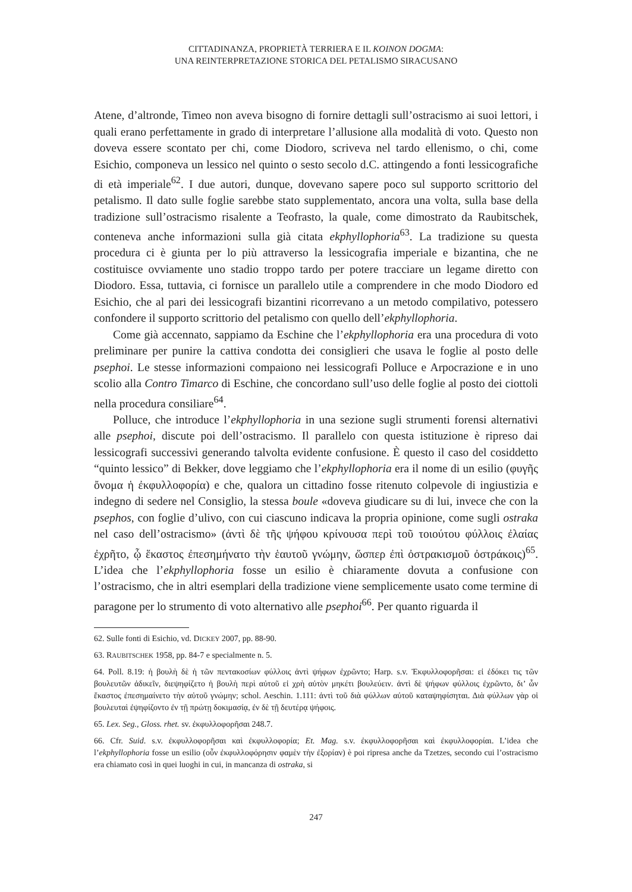CITTADINANZA, PROPRIETÀ TERRIERA E IL KOINON DOGMA:
UNA REINTERPRETAZIONE STORICA DEL PETALISMO SIRACUSANO
Atene, d’altronde, Timeo non aveva bisogno di fornire dettagli sull’ostracismo ai suoi lettori, i quali erano perfettamente in grado di interpretare l’allusione alla modalità di voto. Questo non doveva essere scontato per chi, come Diodoro, scriveva nel tardo ellenismo, o chi, come Esichio, componeva un lessico nel quinto o sesto secolo d.C. attingendo a fonti lessicografiche di età imperiale<sup>62</sup>. I due autori, dunque, dovevano sapere poco sul supporto scrittorio del petalismo. Il dato sulle foglie sarebbe stato supplementato, ancora una volta, sulla base della tradizione sull’ostracismo risalente a Teofrasto, la quale, come dimostrato da Raubitschek, conteneva anche informazioni sulla già citata ekphyllophoria<sup>63</sup>. La tradizione su questa procedura ci è giunta per lo più attraverso la lessicografia imperiale e bizantina, che ne costituisce ovviamente uno stadio troppo tardo per potere tracciare un legame diretto con Diodoro. Essa, tuttavia, ci fornisce un parallelo utile a comprendere in che modo Diodoro ed Esichio, che al pari dei lessicografi bizantini ricorrevano a un metodo compilativo, potessero confondere il supporto scrittorio del petalismo con quello dell’ekphyllophoria.
Come già accennato, sappiamo da Eschine che l’ekphyllophoria era una procedura di voto preliminare per punire la cattiva condotta dei consiglieri che usava le foglie al posto delle psephoi. Le stesse informazioni compaiono nei lessicografi Polluce e Arpocrazione e in uno scolio alla Contro Timarco di Eschine, che concordano sull’uso delle foglie al posto dei ciottoli nella procedura consiliare<sup>64</sup>.
Polluce, che introduce l’ekphyllophoria in una sezione sugli strumenti forensi alternativi alle psephoi, discute poi dell’ostracismo. Il parallelo con questa istituzione è ripreso dai lessicografi successivi generando talvolta evidente confusione. È questo il caso del cosiddetto “quinto lessico” di Bekker, dove leggiamo che l’ekphyllophoria era il nome di un esilio (φυγῆς ὄνομα ἡ ἐκφυλλοφορία) e che, qualora un cittadino fosse ritenuto colpevole di ingiustizia e indegno di sedere nel Consiglio, la stessa boule «doveva giudicare su di lui, invece che con la psephos, con foglie d’ulivo, con cui ciascuno indicava la propria opinione, come sugli ostraka nel caso dell’ostracismo» (ἀντὶ δὲ τῆς ψήφου κρίνουσα περὶ τοῦ τοιούτου φύλλοις ἐλαίας ἐχρῆτο, ᾧ ἕκαστος ἐπεσημήνατο τὴν ἑαυτοῦ γνώμην, ὥσπερ ἐπὶ ὀστρακισμοῦ ὀστράκοις)<sup>65</sup>. L’idea che l’ekphyllophoria fosse un esilio è chiaramente dovuta a confusione con l’ostracismo, che in altri esemplari della tradizione viene semplicemente usato come termine di paragone per lo strumento di voto alternativo alle psephoi<sup>66</sup>. Per quanto riguarda il
62. Sulle fonti di Esichio, vd. DICKEY 2007, pp. 88-90.
63. RAUBITSCHEK 1958, pp. 84-7 e specialmente n. 5.
64. Poll. 8.19: ἡ βουλὴ δὲ ἡ τῶν πεντακοσίων φύλλοις ἀντὶ ψήφων ἐχρῶντο; Harp. s.v. Ἐκφυλλοφορῆσαι: εἰ ἐδόκει τις τῶν βουλευτῶν ἀδικεῖν, διεψηφίζετο ἡ βουλὴ περὶ αὐτοῦ εἰ χρὴ αὐτὸν μηκέτι βουλεύειν. ἀντὶ δὲ ψήφων φύλλοις ἐχρῶντο, δι’ ὧν ἕκαστος ἐπεσημαίνετο τὴν αὑτοῦ γνώμην; schol. Aeschin. 1.111: ἀντὶ τοῦ διὰ φύλλων αὐτοῦ καταψηφίσηται. Διὰ φύλλων γὰρ οἱ βουλευταὶ ἐψηφίζοντο ἐν τῇ πρώτῃ δοκιμασίᾳ, ἐν δὲ τῇ δευτέρᾳ ψήφοις.
65. Lex. Seg., Gloss. rhet. sv. ἐκφυλλοφορῆσαι 248.7.
66. Cfr. Suid. s.v. ἐκφυλλοφορῆσαι καὶ ἐκφυλλοφορία; Et. Mag. s.v. ἐκφυλλοφορῆσαι καὶ ἐκφυλλοφορίαι. L’idea che l’ekphyllophoria fosse un esilio (οὖν ἐκφυλλοφόρησιν φαμὲν τὴν ἐξορίαν) è poi ripresa anche da Tzetzes, secondo cui l’ostracismo era chiamato così in quei luoghi in cui, in mancanza di ostraka, si
247